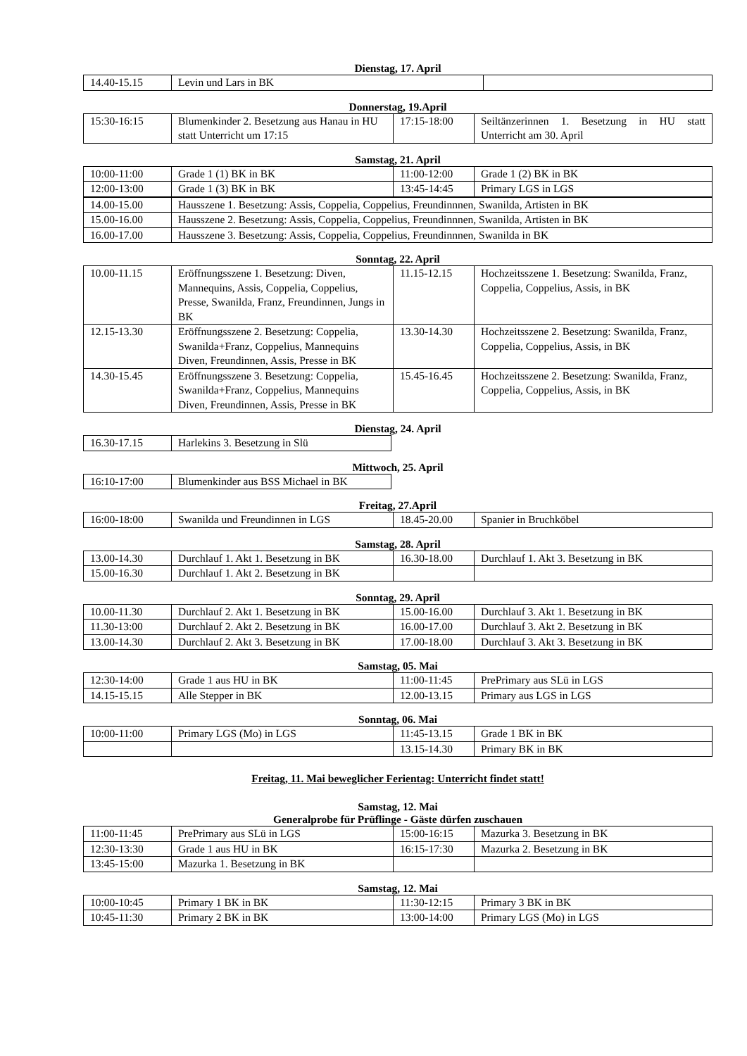Dienstag, 17. April
| 14.40-15.15 | Levin und Lars in BK | |
Donnerstag, 19.April
| 15:30-16:15 | Blumenkinder 2. Besetzung aus Hanau in HU statt Unterricht um 17:15 | 17:15-18:00 | Seiltänzerinnen 1. Besetzung in HU statt Unterricht am 30. April |
Samstag, 21. April
| 10:00-11:00 | Grade 1 (1) BK in BK | 11:00-12:00 | Grade 1 (2) BK in BK |
| 12:00-13:00 | Grade 1 (3) BK in BK | 13:45-14:45 | Primary LGS in LGS |
| 14.00-15.00 | Hausszene 1. Besetzung: Assis, Coppelia, Coppelius, Freundinnnen, Swanilda, Artisten in BK | | |
| 15.00-16.00 | Hausszene 2. Besetzung: Assis, Coppelia, Coppelius, Freundinnnen, Swanilda, Artisten in BK | | |
| 16.00-17.00 | Hausszene 3. Besetzung: Assis, Coppelia, Coppelius, Freundinnnen, Swanilda in BK | | |
Sonntag, 22. April
| 10.00-11.15 | Eröffnungsszene 1. Besetzung: Diven, Mannequins, Assis, Coppelia, Coppelius, Presse, Swanilda, Franz, Freundinnen, Jungs in BK | 11.15-12.15 | Hochzeitsszene 1. Besetzung: Swanilda, Franz, Coppelia, Coppelius, Assis, in BK |
| 12.15-13.30 | Eröffnungsszene 2. Besetzung: Coppelia, Swanilda+Franz, Coppelius, Mannequins Diven, Freundinnen, Assis, Presse in BK | 13.30-14.30 | Hochzeitsszene 2. Besetzung: Swanilda, Franz, Coppelia, Coppelius, Assis, in BK |
| 14.30-15.45 | Eröffnungsszene 3. Besetzung: Coppelia, Swanilda+Franz, Coppelius, Mannequins Diven, Freundinnen, Assis, Presse in BK | 15.45-16.45 | Hochzeitsszene 2. Besetzung: Swanilda, Franz, Coppelia, Coppelius, Assis, in BK |
Dienstag, 24. April
| 16.30-17.15 | Harlekins 3. Besetzung in Slü |
Mittwoch, 25. April
| 16:10-17:00 | Blumenkinder aus BSS Michael in BK |
Freitag, 27.April
| 16:00-18:00 | Swanilda und Freundinnen in LGS | 18.45-20.00 | Spanier in Bruchköbel |
Samstag, 28. April
| 13.00-14.30 | Durchlauf 1. Akt 1. Besetzung in BK | 16.30-18.00 | Durchlauf 1. Akt 3. Besetzung in BK |
| 15.00-16.30 | Durchlauf 1. Akt 2. Besetzung in BK | | |
Sonntag, 29. April
| 10.00-11.30 | Durchlauf 2. Akt 1. Besetzung in BK | 15.00-16.00 | Durchlauf 3. Akt 1. Besetzung in BK |
| 11.30-13:00 | Durchlauf 2. Akt 2. Besetzung in BK | 16.00-17.00 | Durchlauf 3. Akt 2. Besetzung in BK |
| 13.00-14.30 | Durchlauf 2. Akt 3. Besetzung in BK | 17.00-18.00 | Durchlauf 3. Akt 3. Besetzung in BK |
Samstag, 05. Mai
| 12:30-14:00 | Grade 1 aus HU in BK | 11:00-11:45 | PrePrimary aus SLü in LGS |
| 14.15-15.15 | Alle Stepper in BK | 12.00-13.15 | Primary aus LGS in LGS |
Sonntag, 06. Mai
| 10:00-11:00 | Primary LGS (Mo) in LGS | 11:45-13.15 | Grade 1 BK in BK |
| | | 13.15-14.30 | Primary BK in BK |
Freitag, 11. Mai beweglicher Ferientag: Unterricht findet statt!
Samstag, 12. Mai
Generalprobe für Prüflinge - Gäste dürfen zuschauen
| 11:00-11:45 | PrePrimary aus SLü in LGS | 15:00-16:15 | Mazurka 3. Besetzung in BK |
| 12:30-13:30 | Grade 1 aus HU in BK | 16:15-17:30 | Mazurka 2. Besetzung in BK |
| 13:45-15:00 | Mazurka 1. Besetzung in BK | | |
Samstag, 12. Mai
| 10:00-10:45 | Primary 1 BK in BK | 11:30-12:15 | Primary 3 BK in BK |
| 10:45-11:30 | Primary 2 BK in BK | 13:00-14:00 | Primary LGS (Mo) in LGS |